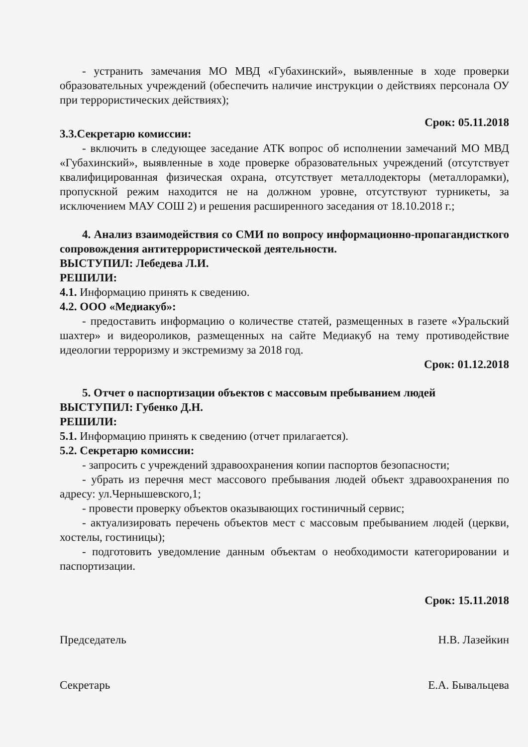- устранить замечания МО МВД «Губахинский», выявленные в ходе проверки образовательных учреждений (обеспечить наличие инструкции о действиях персонала ОУ при террористических действиях);
Срок: 05.11.2018
3.3.Секретарю комиссии:
- включить в следующее заседание АТК вопрос об исполнении замечаний МО МВД «Губахинский», выявленные в ходе проверке образовательных учреждений (отсутствует квалифицированная физическая охрана, отсутствует металлодекторы (металлорамки), пропускной режим находится не на должном уровне, отсутствуют турникеты, за исключением МАУ СОШ 2) и решения расширенного заседания от 18.10.2018 г.;
4. Анализ взаимодействия со СМИ по вопросу информационно-пропагандисткого сопровождения антитеррористической деятельности.
ВЫСТУПИЛ: Лебедева Л.И.
РЕШИЛИ:
4.1. Информацию принять к сведению.
4.2. ООО «Медиакуб»:
- предоставить информацию о количестве статей, размещенных в газете «Уральский шахтер» и видеороликов, размещенных на сайте Медиакуб на тему противодействие идеологии терроризму и экстремизму за 2018 год.
Срок: 01.12.2018
5. Отчет о паспортизации объектов с массовым пребыванием людей
ВЫСТУПИЛ: Губенко Д.Н.
РЕШИЛИ:
5.1. Информацию принять к сведению (отчет прилагается).
5.2. Секретарю комиссии:
- запросить с учреждений здравоохранения копии паспортов безопасности;
- убрать из перечня мест массового пребывания людей объект здравоохранения по адресу: ул.Чернышевского,1;
- провести проверку объектов оказывающих гостиничный сервис;
- актуализировать перечень объектов мест с массовым пребыванием людей (церкви, хостелы, гостиницы);
- подготовить уведомление данным объектам о необходимости категорировании и паспортизации.
Срок: 15.11.2018
Председатель Н.В. Лазейкин
Секретарь Е.А. Бывальцева